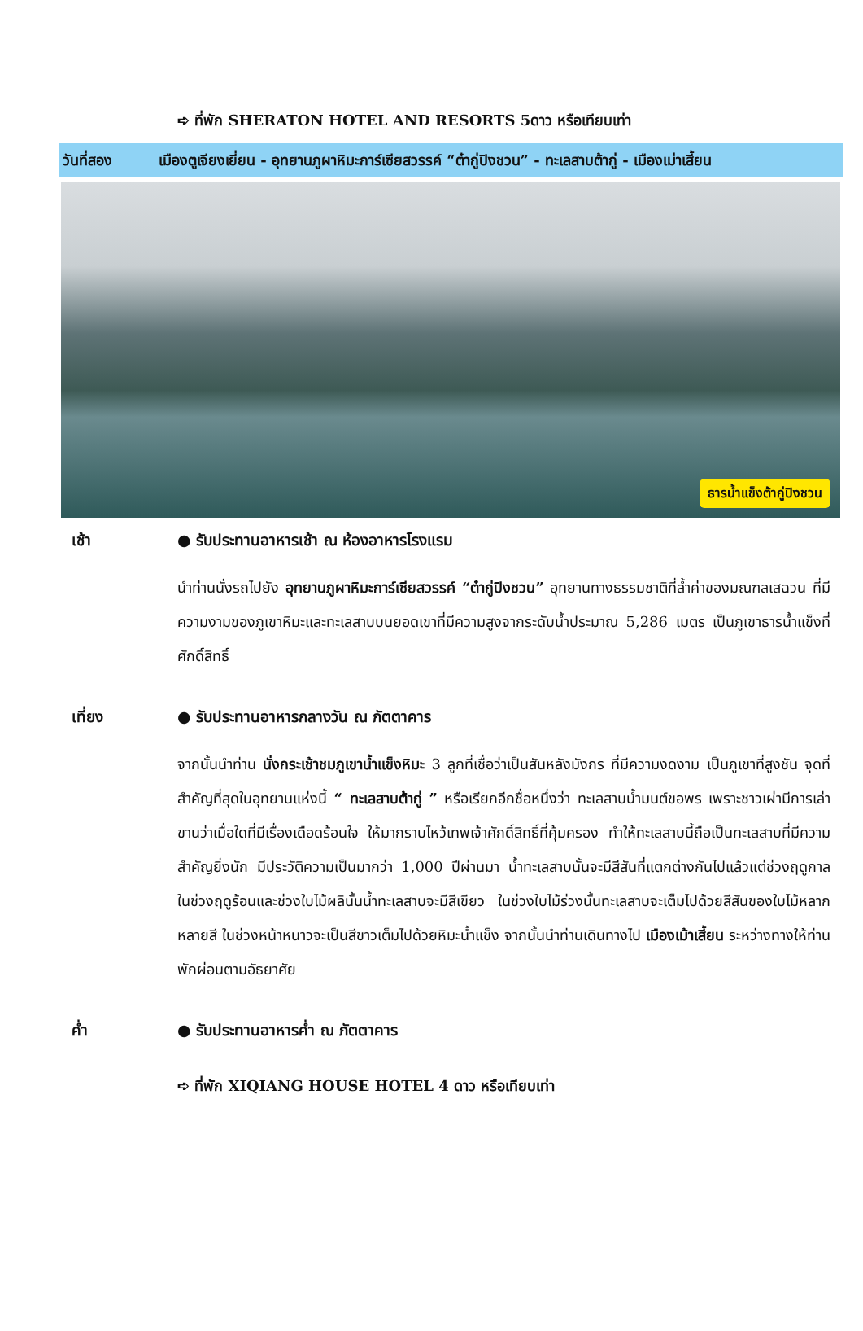➪ ที่พัก SHERATON HOTEL AND RESORTS 5ดาว หรือเทียบเท่า
วันที่สอง เมืองตูเจียงเยี่ยน - อุทยานภูผาหิมะการ์เซียสวรรค์ “ต๋ากู่ปิงชวน” - ทะเลสาบต้ากู่ - เมืองเม่าเสี้ยน
ธารน้ำแข็งต้ากู่ปิงชวน
เช้า ● รับประทานอาหารเช้า ณ ห้องอาหารโรงแรม
นำท่านนั่งรถไปยัง อุทยานภูผาหิมะการ์เซียสวรรค์ “ต๋ากู่ปิงชวน” อุทยานทางธรรมชาติที่ล้ำค่าของมณฑลเสฉวน ที่มีความงามของภูเขาหิมะและทะเลสาบบนยอดเขาที่มีความสูงจากระดับน้ำประมาณ 5,286 เมตร เป็นภูเขาธารน้ำแข็งที่ศักดิ์สิทธิ์
เที่ยง ● รับประทานอาหารกลางวัน ณ ภัตตาคาร
จากนั้นนำท่าน นั่งกระเช้าชมภูเขาน้ำแข็งหิมะ 3 ลูกที่เชื่อว่าเป็นสันหลังมังกร ที่มีความงดงาม เป็นภูเขาที่สูงชัน จุดที่สำคัญที่สุดในอุทยานแห่งนี้ “ ทะเลสาบต้ากู่ ” หรือเรียกอีกชื่อหนึ่งว่า ทะเลสาบน้ำมนต์ขอพร เพราะชาวเผ่ามีการเล่าขานว่าเมื่อใดที่มีเรื่องเดือดร้อนใจ ให้มากราบไหว้เทพเจ้าศักดิ์สิทธิ์ที่คุ้มครอง ทำให้ทะเลสาบนี้ถือเป็นทะเลสาบที่มีความสำคัญยิ่งนัก มีประวัติความเป็นมากว่า 1,000 ปีผ่านมา น้ำทะเลสาบนั้นจะมีสีสันที่แตกต่างกันไปแล้วแต่ช่วงฤดูกาล ในช่วงฤดูร้อนและช่วงใบไม้ผลินั้นน้ำทะเลสาบจะมีสีเขียว ในช่วงใบไม้ร่วงนั้นทะเลสาบจะเต็มไปด้วยสีสันของใบไม้หลากหลายสี ในช่วงหน้าหนาวจะเป็นสีขาวเต็มไปด้วยหิมะน้ำแข็ง จากนั้นนำท่านเดินทางไป เมืองเม้าเสี้ยน ระหว่างทางให้ท่านพักผ่อนตามอัธยาศัย
ค่ำ ● รับประทานอาหารค่ำ ณ ภัตตาคาร
➪ ที่พัก XIQIANG HOUSE HOTEL 4 ดาว หรือเทียบเท่า